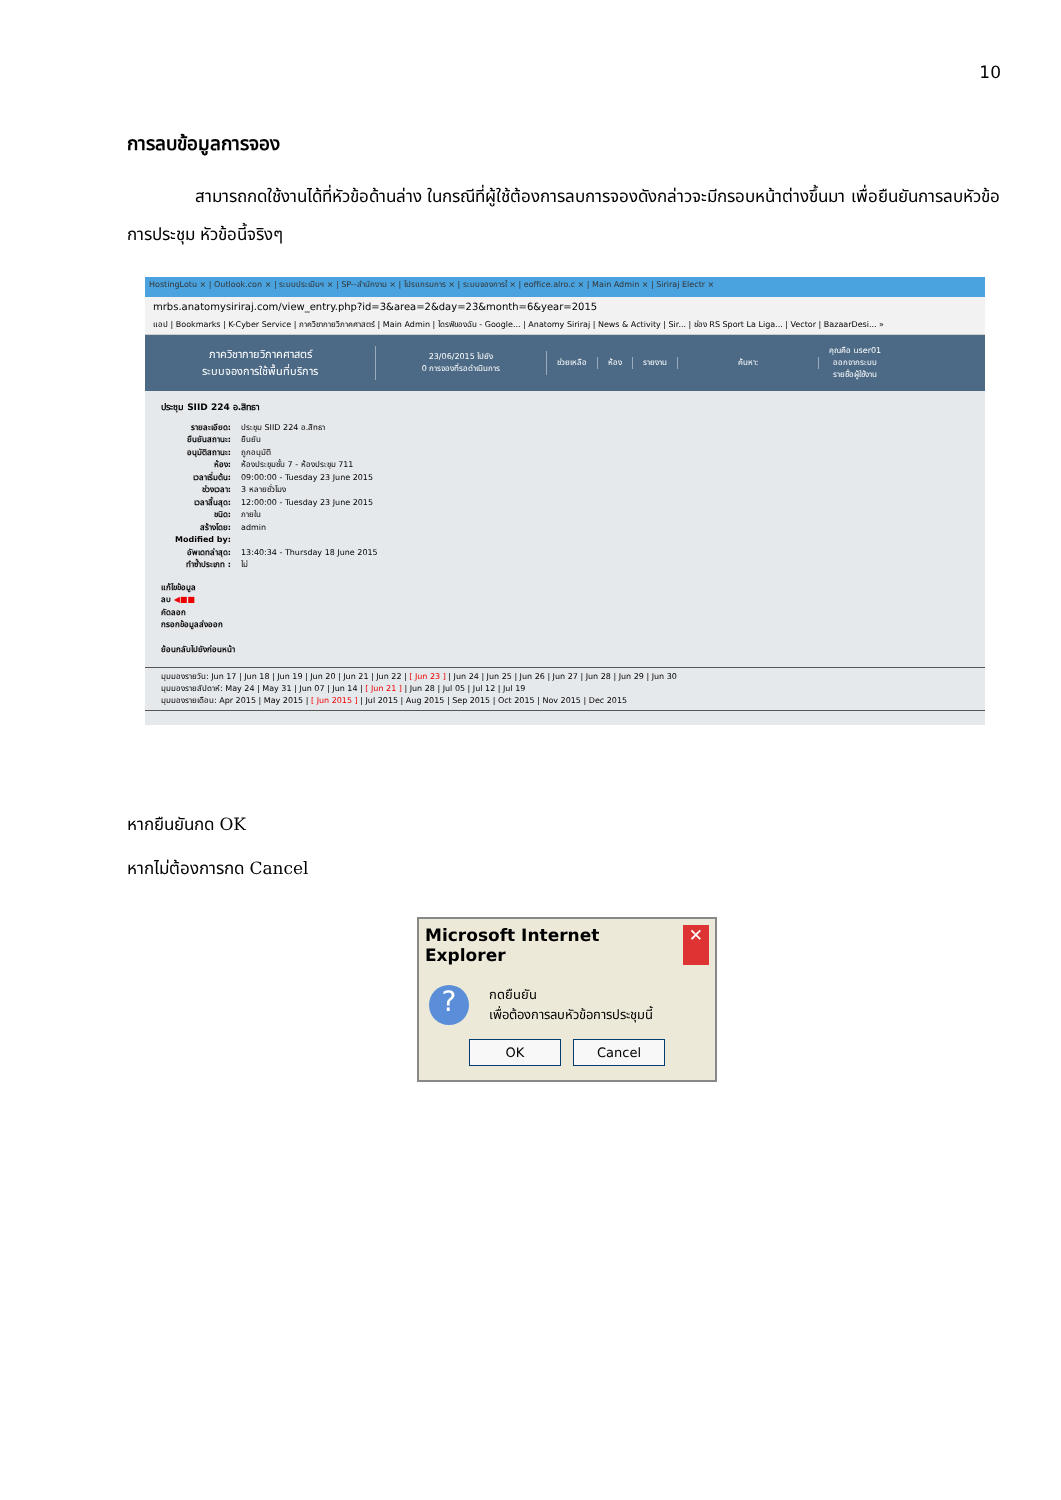10
การลบข้อมูลการจอง
    สามารถกดใช้งานได้ที่หัวข้อด้านล่าง ในกรณีที่ผู้ใช้ต้องการลบการจองดังกล่าวจะมีกรอบหน้าต่างขึ้นมา เพื่อยืนยันการลบหัวข้อการประชุม หัวข้อนี้จริงๆ
HostingLotu × | Outlook.con × | ระบบประเมินฯ × | SP--สำนักงาน × | โปรแกรมการ × | ระบบจองการใ × | eoffice.alro.c × | Main Admin × | Siriraj Electr ×
mrbs.anatomysiriraj.com/view_entry.php?id=3&area=2&day=23&month=6&year=2015
แอป | Bookmarks | K-Cyber Service | ภาควิชากายวิภาคศาสตร์ | Main Admin | ไดรฟ์ของฉัน - Google... | Anatomy Siriraj | News & Activity | Sir... | ช่อง RS Sport La Liga... | Vector | BazaarDesi... »
ภาควิชากายวิภาคศาสตร์
ระบบจองการใช้พื้นที่บริการ
23/06/2015 ไปยัง
0 การจองที่รอดำเนินการ
ช่วยเหลือ ห้อง รายงาน ค้นหา:
คุณคือ user01
ออกจากระบบ
รายชื่อผู้ใช้งาน
ประชุม SIID 224 อ.สิทธา
รายละเอียด: ประชุม SIID 224 อ.สิทธา
ยืนยันสถานะ: ยืนยัน
อนุมัติสถานะ: ถูกอนุมัติ
ห้อง: ห้องประชุมชั้น 7 - ห้องประชุม 711
เวลาเริ่มต้น: 09:00:00 - Tuesday 23 June 2015
ช่วงเวลา: 3 หลายชั่วโมง
เวลาสิ้นสุด: 12:00:00 - Tuesday 23 June 2015
ชนิด: ภายใน
สร้างโดย: admin
Modified by:
อัพเดทล่าสุด: 13:40:34 - Thursday 18 June 2015
ทำซ้ำประเภท : ไม่
แก้ไขข้อมูล
ลบ ◀■■
คัดลอก
กรอกข้อมูลส่งออก
ย้อนกลับไปยังก่อนหน้า
มุมมองรายวัน: Jun 17 | Jun 18 | Jun 19 | Jun 20 | Jun 21 | Jun 22 | [ Jun 23 ] | Jun 24 | Jun 25 | Jun 26 | Jun 27 | Jun 28 | Jun 29 | Jun 30
มุมมองรายสัปดาห์: May 24 | May 31 | Jun 07 | Jun 14 | [ Jun 21 ] | Jun 28 | Jul 05 | Jul 12 | Jul 19
มุมมองรายเดือน: Apr 2015 | May 2015 | [ Jun 2015 ] | Jul 2015 | Aug 2015 | Sep 2015 | Oct 2015 | Nov 2015 | Dec 2015
หากยืนยันกด OK
หากไม่ต้องการกด Cancel
Microsoft Internet Explorer ✕
?
กดยืนยัน
เพื่อต้องการลบหัวข้อการประชุมนี้
OK Cancel